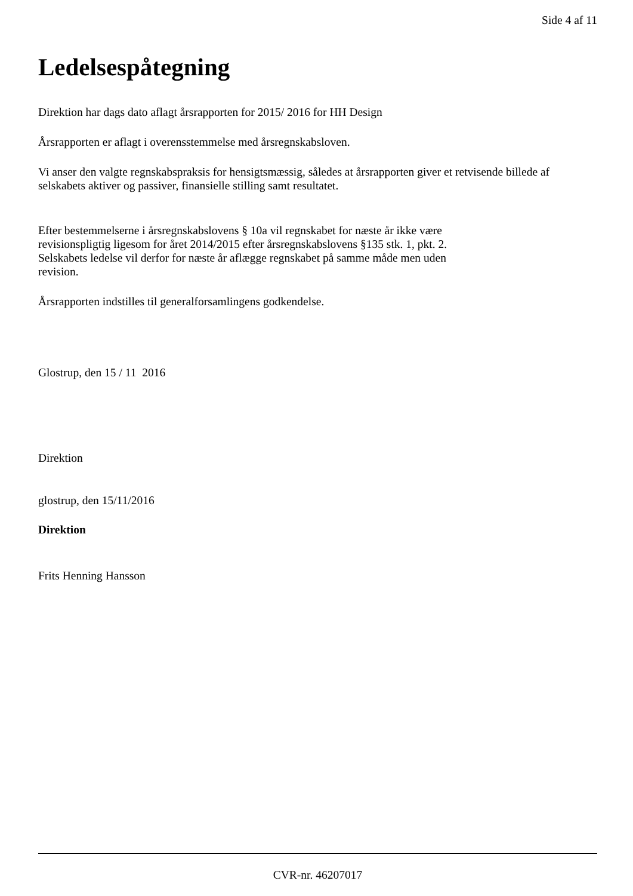Side 4 af 11
Ledelsespåtegning
Direktion har dags dato aflagt årsrapporten for 2015/ 2016 for HH Design
Årsrapporten er aflagt i overensstemmelse med årsregnskabsloven.
Vi anser den valgte regnskabspraksis for hensigtsmæssig, således at årsrapporten giver et retvisende billede af selskabets aktiver og passiver, finansielle stilling samt resultatet.
Efter bestemmelserne i årsregnskabslovens § 10a vil regnskabet for næste år ikke være
revisionspligtig ligesom for året 2014/2015 efter årsregnskabslovens §135 stk. 1, pkt. 2.
Selskabets ledelse vil derfor for næste år aflægge regnskabet på samme måde men uden
revision.
Årsrapporten indstilles til generalforsamlingens godkendelse.
Glostrup, den 15 / 11 2016
Direktion
glostrup, den 15/11/2016
Direktion
Frits Henning Hansson
CVR-nr. 46207017